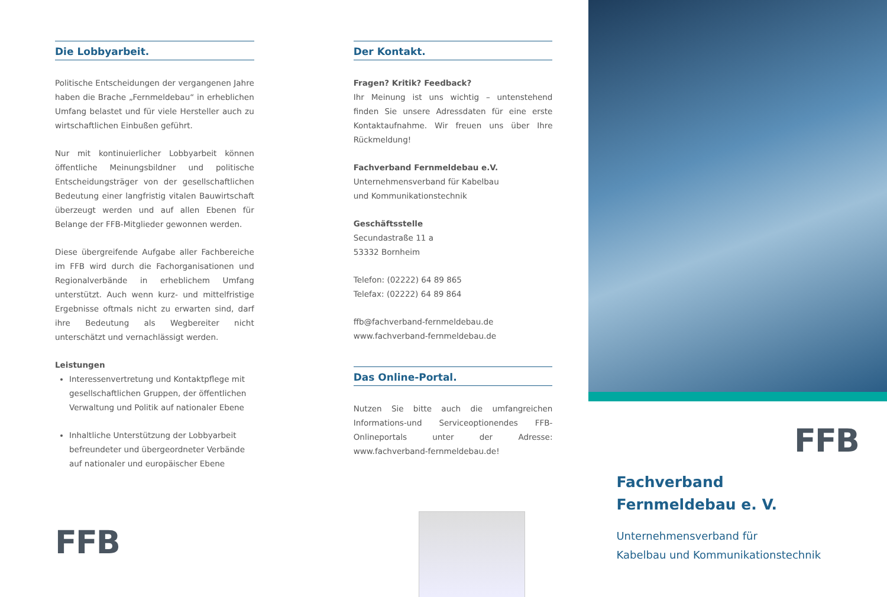Die Lobbyarbeit.
Politische Entscheidungen der vergangenen Jahre haben die Brache „Fernmeldebau“ in erheblichen Umfang belastet und für viele Hersteller auch zu wirtschaftlichen Einbußen geführt.
Nur mit kontinuierlicher Lobbyarbeit können öffentliche Meinungsbildner und politische Entscheidungsträger von der gesellschaftlichen Bedeutung einer langfristig vitalen Bauwirtschaft überzeugt werden und auf allen Ebenen für Belange der FFB-Mitglieder gewonnen werden.
Diese übergreifende Aufgabe aller Fachbereiche im FFB wird durch die Fachorganisationen und Regionalverbände in erheblichem Umfang unterstützt. Auch wenn kurz- und mittelfristige Ergebnisse oftmals nicht zu erwarten sind, darf ihre Bedeutung als Wegbereiter nicht unterschätzt und vernachlässigt werden.
Leistungen
Interessenvertretung und Kontaktpflege mit gesellschaftlichen Gruppen, der öffentlichen Verwaltung und Politik auf nationaler Ebene
Inhaltliche Unterstützung der Lobbyarbeit befreundeter und übergeordneter Verbände auf nationaler und europäischer Ebene
FFB
Der Kontakt.
Fragen? Kritik? Feedback?
Ihr Meinung ist uns wichtig – untenstehend finden Sie unsere Adressdaten für eine erste Kontaktaufnahme. Wir freuen uns über Ihre Rückmeldung!
Fachverband Fernmeldebau e.V.
Unternehmensverband für Kabelbau
und Kommunikationstechnik
Geschäftsstelle
Secundastraße 11 a
53332 Bornheim
Telefon: (02222) 64 89 865
Telefax: (02222) 64 89 864
ffb@fachverband-fernmeldebau.de
www.fachverband-fernmeldebau.de
Das Online-Portal.
Nutzen Sie bitte auch die umfangreichen Informations-und Serviceoptionendes FFB-Onlineportals unter der Adresse: www.fachverband-fernmeldebau.de!
FFB
Fachverband
Fernmeldebau e. V.
Unternehmensverband für
Kabelbau und Kommunikationstechnik